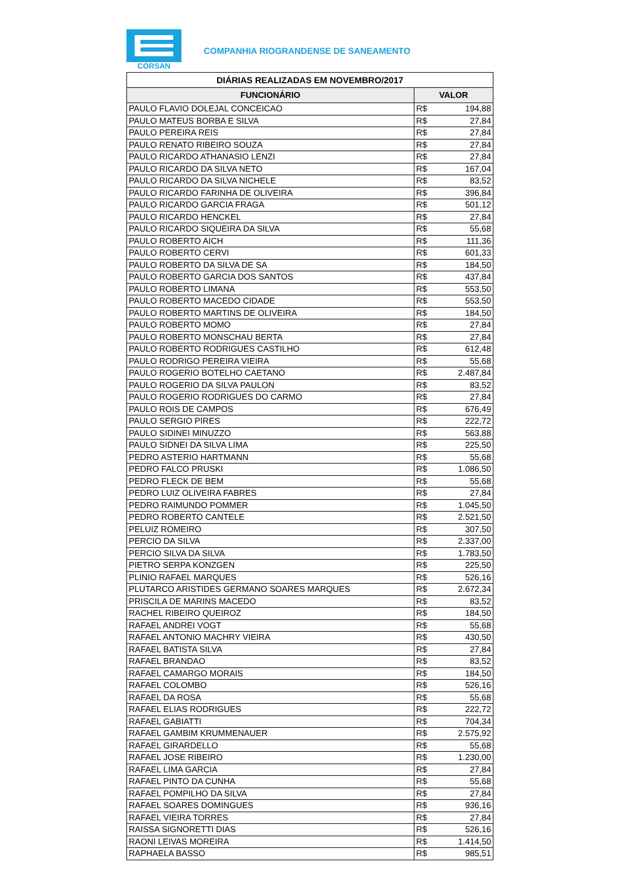CORSAN
COMPANHIA RIOGRANDENSE DE SANEAMENTO
| DIÁRIAS REALIZADAS EM NOVEMBRO/2017 | | |
| --- | --- | --- |
| FUNCIONÁRIO | VALOR | |
| PAULO FLAVIO DOLEJAL CONCEICAO | R$ | 194,88 |
| PAULO MATEUS BORBA E SILVA | R$ | 27,84 |
| PAULO PEREIRA REIS | R$ | 27,84 |
| PAULO RENATO RIBEIRO SOUZA | R$ | 27,84 |
| PAULO RICARDO ATHANASIO LENZI | R$ | 27,84 |
| PAULO RICARDO DA SILVA NETO | R$ | 167,04 |
| PAULO RICARDO DA SILVA NICHELE | R$ | 83,52 |
| PAULO RICARDO FARINHA DE OLIVEIRA | R$ | 396,84 |
| PAULO RICARDO GARCIA FRAGA | R$ | 501,12 |
| PAULO RICARDO HENCKEL | R$ | 27,84 |
| PAULO RICARDO SIQUEIRA DA SILVA | R$ | 55,68 |
| PAULO ROBERTO AICH | R$ | 111,36 |
| PAULO ROBERTO CERVI | R$ | 601,33 |
| PAULO ROBERTO DA SILVA DE SA | R$ | 184,50 |
| PAULO ROBERTO GARCIA DOS SANTOS | R$ | 437,84 |
| PAULO ROBERTO LIMANA | R$ | 553,50 |
| PAULO ROBERTO MACEDO CIDADE | R$ | 553,50 |
| PAULO ROBERTO MARTINS DE OLIVEIRA | R$ | 184,50 |
| PAULO ROBERTO MOMO | R$ | 27,84 |
| PAULO ROBERTO MONSCHAU BERTA | R$ | 27,84 |
| PAULO ROBERTO RODRIGUES CASTILHO | R$ | 612,48 |
| PAULO RODRIGO PEREIRA VIEIRA | R$ | 55,68 |
| PAULO ROGERIO BOTELHO CAETANO | R$ | 2.487,84 |
| PAULO ROGERIO DA SILVA PAULON | R$ | 83,52 |
| PAULO ROGERIO RODRIGUES DO CARMO | R$ | 27,84 |
| PAULO ROIS DE CAMPOS | R$ | 676,49 |
| PAULO SERGIO PIRES | R$ | 222,72 |
| PAULO SIDINEI MINUZZO | R$ | 563,88 |
| PAULO SIDNEI DA SILVA LIMA | R$ | 225,50 |
| PEDRO ASTERIO HARTMANN | R$ | 55,68 |
| PEDRO FALCO PRUSKI | R$ | 1.086,50 |
| PEDRO FLECK DE BEM | R$ | 55,68 |
| PEDRO LUIZ OLIVEIRA FABRES | R$ | 27,84 |
| PEDRO RAIMUNDO POMMER | R$ | 1.045,50 |
| PEDRO ROBERTO CANTELE | R$ | 2.521,50 |
| PELUIZ ROMEIRO | R$ | 307,50 |
| PERCIO DA SILVA | R$ | 2.337,00 |
| PERCIO SILVA DA SILVA | R$ | 1.783,50 |
| PIETRO SERPA KONZGEN | R$ | 225,50 |
| PLINIO RAFAEL MARQUES | R$ | 526,16 |
| PLUTARCO ARISTIDES GERMANO SOARES MARQUES | R$ | 2.672,34 |
| PRISCILA DE MARINS MACEDO | R$ | 83,52 |
| RACHEL RIBEIRO QUEIROZ | R$ | 184,50 |
| RAFAEL ANDREI VOGT | R$ | 55,68 |
| RAFAEL ANTONIO MACHRY VIEIRA | R$ | 430,50 |
| RAFAEL BATISTA SILVA | R$ | 27,84 |
| RAFAEL BRANDAO | R$ | 83,52 |
| RAFAEL CAMARGO MORAIS | R$ | 184,50 |
| RAFAEL COLOMBO | R$ | 526,16 |
| RAFAEL DA ROSA | R$ | 55,68 |
| RAFAEL ELIAS RODRIGUES | R$ | 222,72 |
| RAFAEL GABIATTI | R$ | 704,34 |
| RAFAEL GAMBIM KRUMMENAUER | R$ | 2.575,92 |
| RAFAEL GIRARDELLO | R$ | 55,68 |
| RAFAEL JOSE RIBEIRO | R$ | 1.230,00 |
| RAFAEL LIMA GARCIA | R$ | 27,84 |
| RAFAEL PINTO DA CUNHA | R$ | 55,68 |
| RAFAEL POMPILHO DA SILVA | R$ | 27,84 |
| RAFAEL SOARES DOMINGUES | R$ | 936,16 |
| RAFAEL VIEIRA TORRES | R$ | 27,84 |
| RAISSA SIGNORETTI DIAS | R$ | 526,16 |
| RAONI LEIVAS MOREIRA | R$ | 1.414,50 |
| RAPHAELA BASSO | R$ | 985,51 |